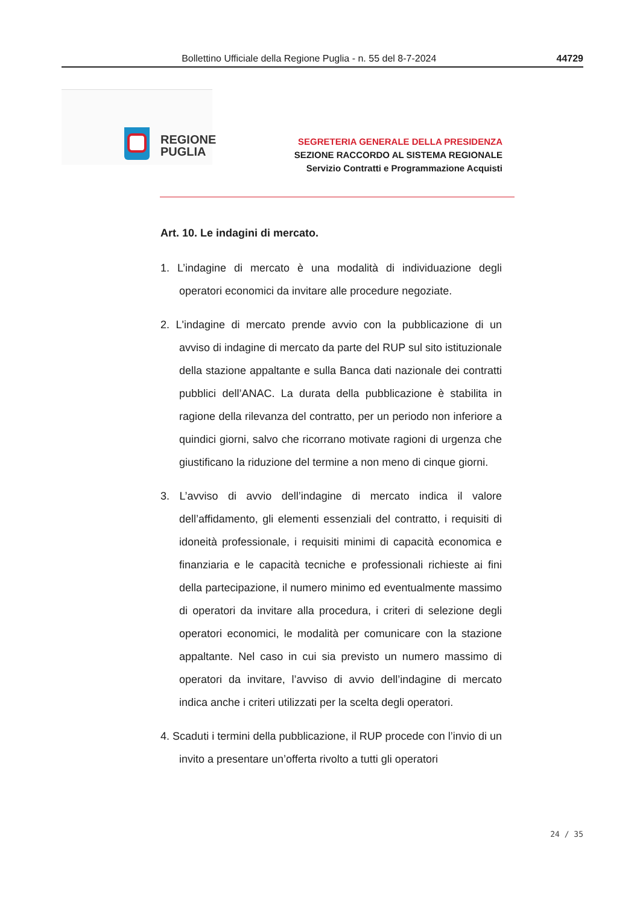Bollettino Ufficiale della Regione Puglia - n. 55 del 8-7-2024 44729
REGIONE
PUGLIA
SEGRETERIA GENERALE DELLA PRESIDENZA
SEZIONE RACCORDO AL SISTEMA REGIONALE
Servizio Contratti e Programmazione Acquisti
Art. 10. Le indagini di mercato.
1. L’indagine di mercato è una modalità di individuazione degli operatori economici da invitare alle procedure negoziate.
2. L'indagine di mercato prende avvio con la pubblicazione di un avviso di indagine di mercato da parte del RUP sul sito istituzionale della stazione appaltante e sulla Banca dati nazionale dei contratti pubblici dell’ANAC. La durata della pubblicazione è stabilita in ragione della rilevanza del contratto, per un periodo non inferiore a quindici giorni, salvo che ricorrano motivate ragioni di urgenza che giustificano la riduzione del termine a non meno di cinque giorni.
3. L’avviso di avvio dell’indagine di mercato indica il valore dell’affidamento, gli elementi essenziali del contratto, i requisiti di idoneità professionale, i requisiti minimi di capacità economica e finanziaria e le capacità tecniche e professionali richieste ai fini della partecipazione, il numero minimo ed eventualmente massimo di operatori da invitare alla procedura, i criteri di selezione degli operatori economici, le modalità per comunicare con la stazione appaltante. Nel caso in cui sia previsto un numero massimo di operatori da invitare, l’avviso di avvio dell’indagine di mercato indica anche i criteri utilizzati per la scelta degli operatori.
4. Scaduti i termini della pubblicazione, il RUP procede con l’invio di un invito a presentare un’offerta rivolto a tutti gli operatori
24 / 35